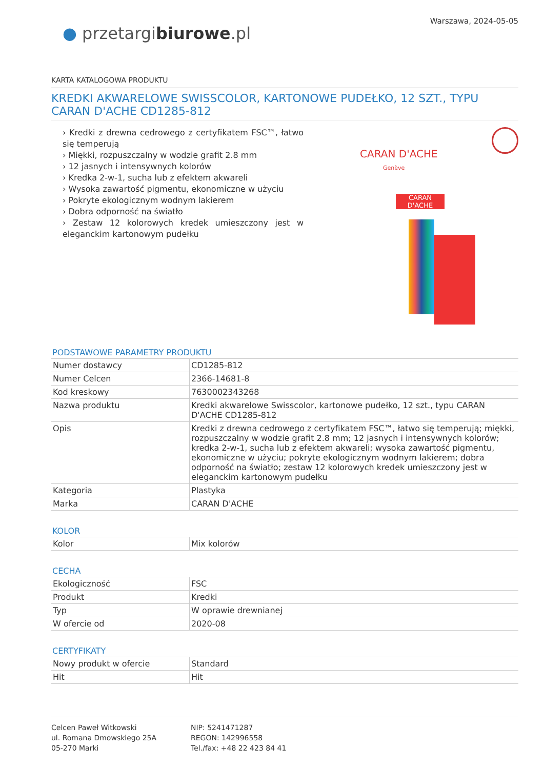● przetargibiurowe.pl
Warszawa, 2024-05-05
KARTA KATALOGOWA PRODUKTU
KREDKI AKWARELOWE SWISSCOLOR, KARTONOWE PUDEŁKO, 12 SZT., TYPU CARAN D'ACHE CD1285-812
› Kredki z drewna cedrowego z certyfikatem FSC™, łatwo się temperują
› Miękki, rozpuszczalny w wodzie grafit 2.8 mm
› 12 jasnych i intensywnych kolorów
› Kredka 2-w-1, sucha lub z efektem akwareli
› Wysoka zawartość pigmentu, ekonomiczne w użyciu
› Pokryte ekologicznym wodnym lakierem
› Dobra odporność na światło
› Zestaw 12 kolorowych kredek umieszczony jest w eleganckim kartonowym pudełku
CARAN D'ACHE
Genève
CARAN D'ACHE
PODSTAWOWE PARAMETRY PRODUKTU
| Numer dostawcy | CD1285-812 |
| Numer Celcen | 2366-14681-8 |
| Kod kreskowy | 7630002343268 |
| Nazwa produktu | Kredki akwarelowe Swisscolor, kartonowe pudełko, 12 szt., typu CARAN D'ACHE CD1285-812 |
| Opis | Kredki z drewna cedrowego z certyfikatem FSC™, łatwo się temperują; miękki, rozpuszczalny w wodzie grafit 2.8 mm; 12 jasnych i intensywnych kolorów; kredka 2-w-1, sucha lub z efektem akwareli; wysoka zawartość pigmentu, ekonomiczne w użyciu; pokryte ekologicznym wodnym lakierem; dobra odporność na światło; zestaw 12 kolorowych kredek umieszczony jest w eleganckim kartonowym pudełku |
| Kategoria | Plastyka |
| Marka | CARAN D'ACHE |
KOLOR
| Kolor | Mix kolorów |
CECHA
| Ekologiczność | FSC |
| Produkt | Kredki |
| Typ | W oprawie drewnianej |
| W ofercie od | 2020-08 |
CERTYFIKATY
| Nowy produkt w ofercie | Standard |
| Hit | Hit |
Celcen Paweł Witkowski
ul. Romana Dmowskiego 25A
05-270 Marki
NIP: 5241471287
REGON: 142996558
Tel./fax: +48 22 423 84 41